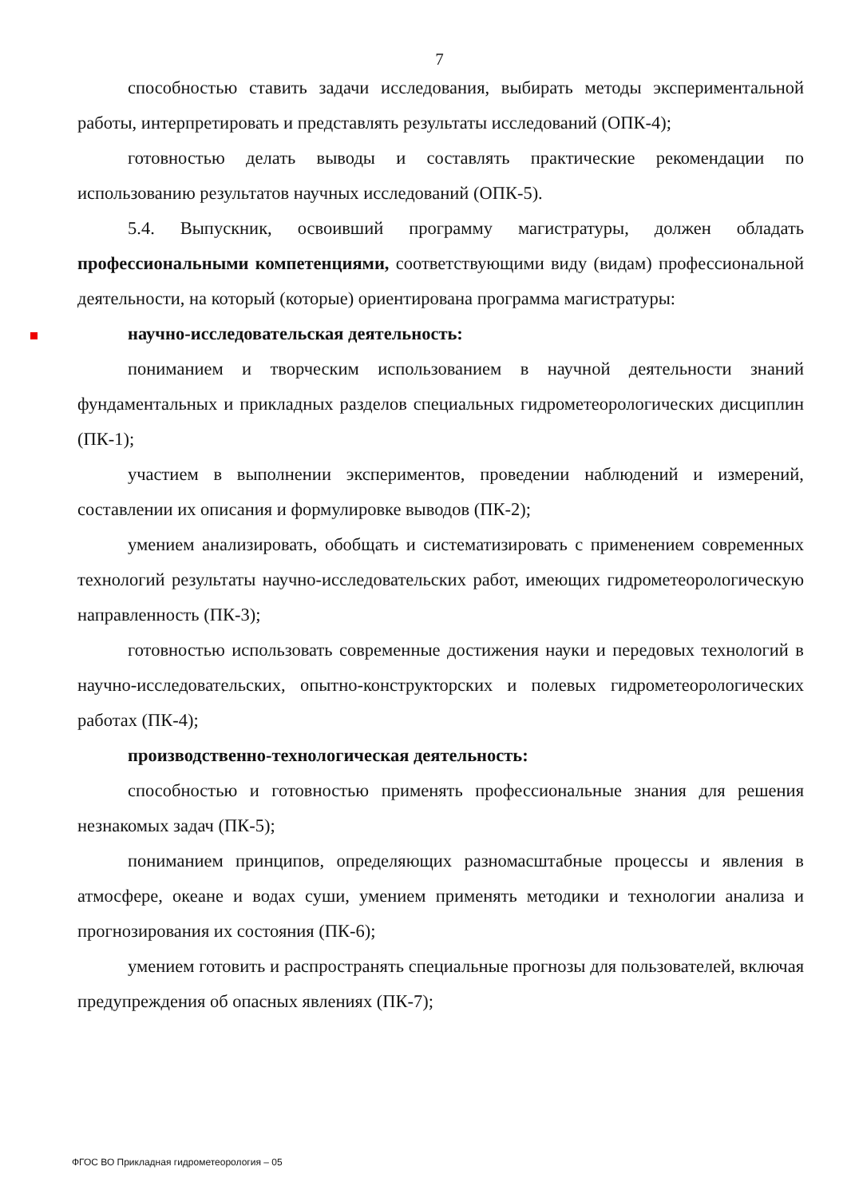7
способностью ставить задачи исследования, выбирать методы экспериментальной работы, интерпретировать и представлять результаты исследований (ОПК-4);
готовностью делать выводы и составлять практические рекомендации по использованию результатов научных исследований (ОПК-5).
5.4. Выпускник, освоивший программу магистратуры, должен обладать профессиональными компетенциями, соответствующими виду (видам) профессиональной деятельности, на который (которые) ориентирована программа магистратуры:
научно-исследовательская деятельность:
пониманием и творческим использованием в научной деятельности знаний фундаментальных и прикладных разделов специальных гидрометеорологических дисциплин (ПК-1);
участием в выполнении экспериментов, проведении наблюдений и измерений, составлении их описания и формулировке выводов (ПК-2);
умением анализировать, обобщать и систематизировать с применением современных технологий результаты научно-исследовательских работ, имеющих гидрометеорологическую направленность (ПК-3);
готовностью использовать современные достижения науки и передовых технологий в научно-исследовательских, опытно-конструкторских и полевых гидрометеорологических работах (ПК-4);
производственно-технологическая деятельность:
способностью и готовностью применять профессиональные знания для решения незнакомых задач (ПК-5);
пониманием принципов, определяющих разномасштабные процессы и явления в атмосфере, океане и водах суши, умением применять методики и технологии анализа и прогнозирования их состояния (ПК-6);
умением готовить и распространять специальные прогнозы для пользователей, включая предупреждения об опасных явлениях (ПК-7);
ФГОС ВО Прикладная гидрометеорология – 05